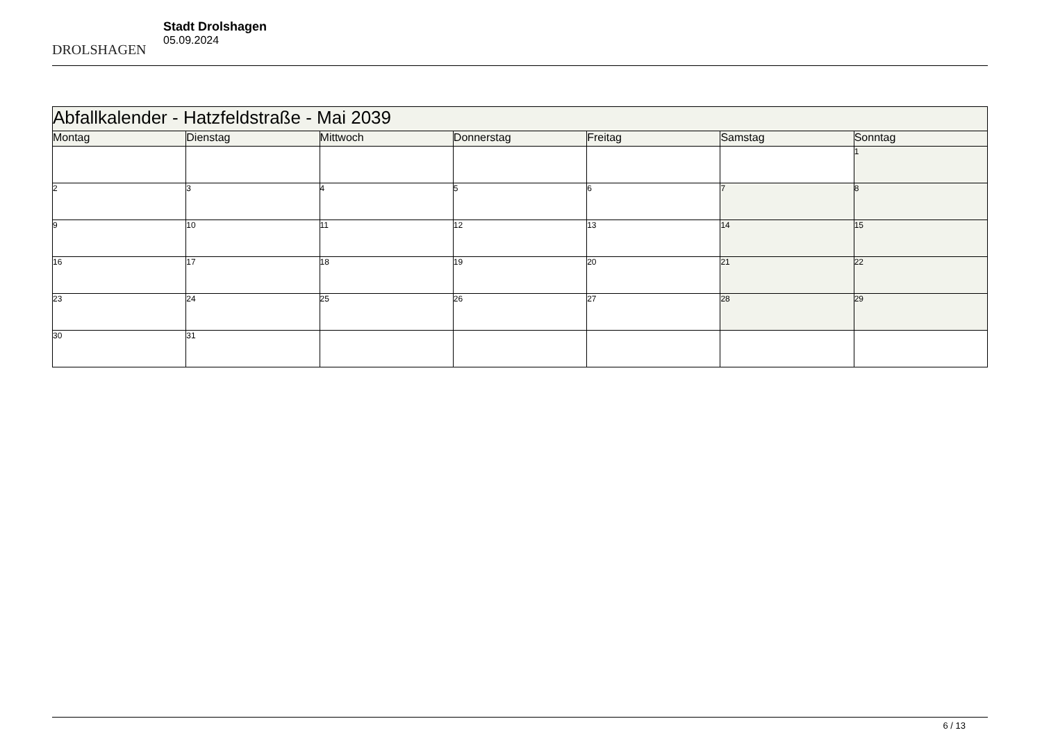DROLSHAGEN
Stadt Drolshagen
05.09.2024
| Abfallkalender - Hatzfeldstraße - Mai 2039 | | | | | | |
| --- | --- | --- | --- | --- | --- | --- |
| Montag | Dienstag | Mittwoch | Donnerstag | Freitag | Samstag | Sonntag |
| | | | | | | 1 |
| 2 | 3 | 4 | 5 | 6 | 7 | 8 |
| 9 | 10 | 11 | 12 | 13 | 14 | 15 |
| 16 | 17 | 18 | 19 | 20 | 21 | 22 |
| 23 | 24 | 25 | 26 | 27 | 28 | 29 |
| 30 | 31 | | | | | |
6 / 13